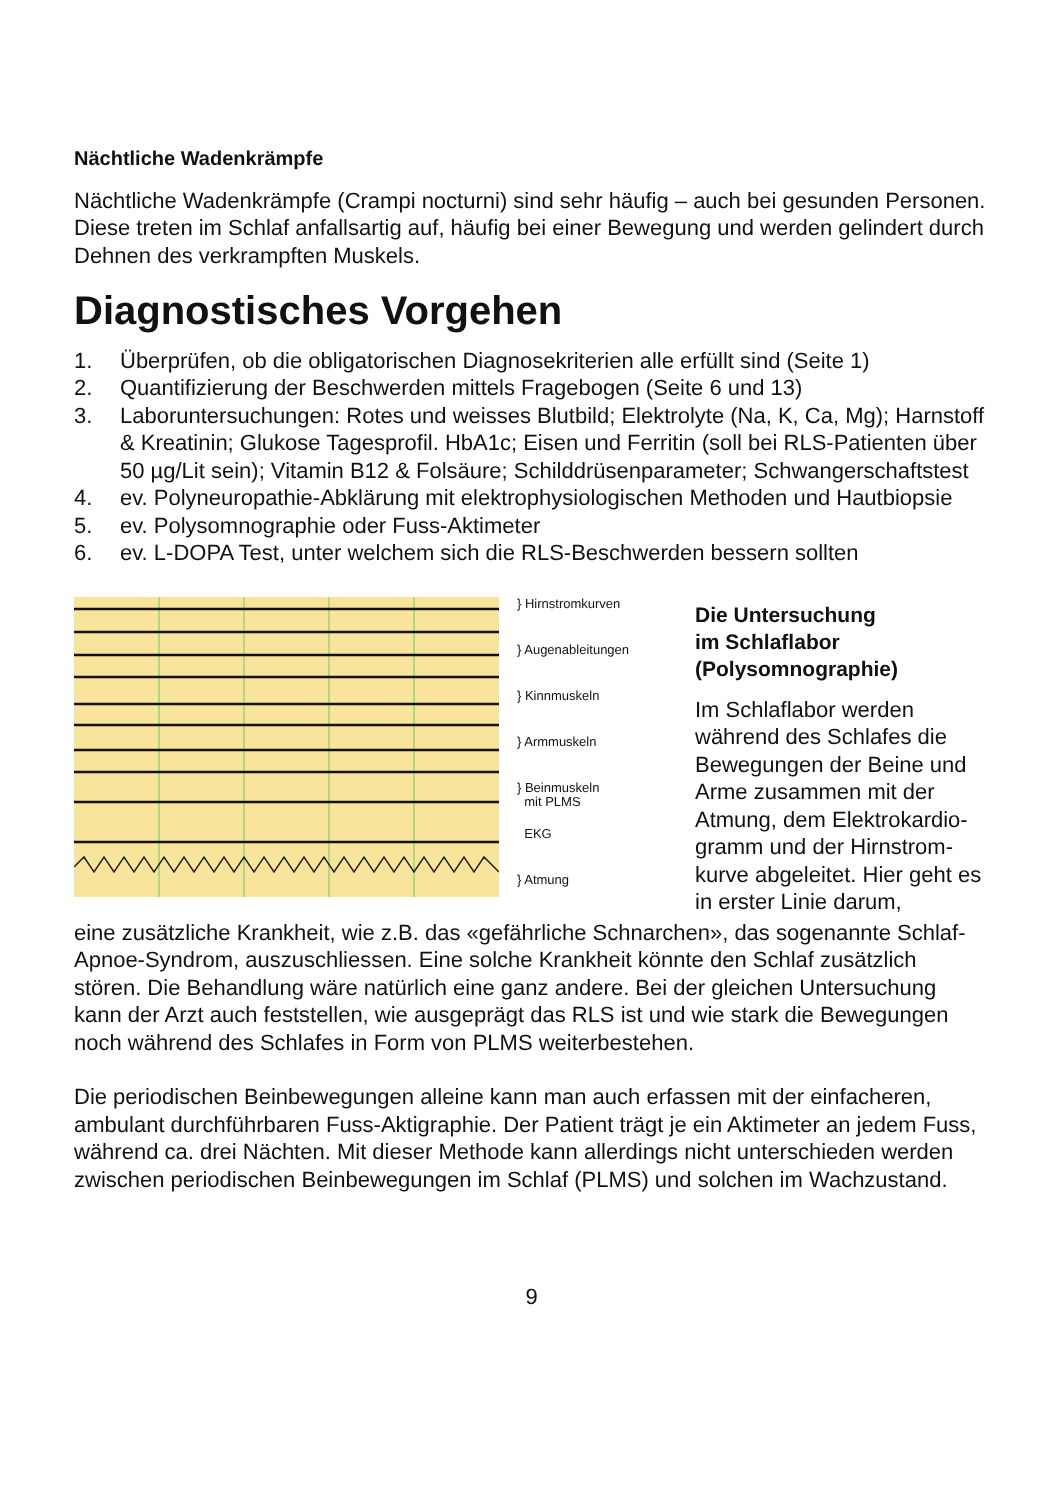Nächtliche Wadenkrämpfe
Nächtliche Wadenkrämpfe (Crampi nocturni) sind sehr häufig – auch bei gesunden Personen. Diese treten im Schlaf anfallsartig auf, häufig bei einer Bewegung und werden gelindert durch Dehnen des verkrampften Muskels.
Diagnostisches Vorgehen
1. Überprüfen, ob die obligatorischen Diagnosekriterien alle erfüllt sind (Seite 1)
2. Quantifizierung der Beschwerden mittels Fragebogen (Seite 6 und 13)
3. Laboruntersuchungen: Rotes und weisses Blutbild; Elektrolyte (Na, K, Ca, Mg); Harnstoff & Kreatinin; Glukose Tagesprofil. HbA1c; Eisen und Ferritin (soll bei RLS-Patienten über 50 µg/Lit sein); Vitamin B12 & Folsäure; Schilddrüsenparameter; Schwangerschaftstest
4. ev. Polyneuropathie-Abklärung mit elektrophysiologischen Methoden und Hautbiopsie
5. ev. Polysomnographie oder Fuss-Aktimeter
6. ev. L-DOPA Test, unter welchem sich die RLS-Beschwerden bessern sollten
} Hirnstromkurven
} Augenableitungen
} Kinnmuskeln
} Armmuskeln
} Beinmuskeln
mit PLMS
EKG
} Atmung
Die Untersuchung
im Schlaflabor
(Polysomnographie)
Im Schlaflabor werden während des Schlafes die Bewegungen der Beine und Arme zusammen mit der Atmung, dem Elektrokardio­gramm und der Hirnstrom­kurve abgeleitet. Hier geht es in erster Linie darum,
eine zusätzliche Krankheit, wie z.B. das «gefährliche Schnarchen», das soge­nannte Schlaf-Apnoe-Syndrom, auszuschliessen. Eine solche Krankheit könnte den Schlaf zusätzlich stören. Die Behandlung wäre natürlich eine ganz andere. Bei der gleichen Untersuchung kann der Arzt auch feststellen, wie ausgeprägt das RLS ist und wie stark die Bewegungen noch während des Schlafes in Form von PLMS weiterbestehen.
Die periodischen Beinbewegungen alleine kann man auch erfassen mit der ein­facheren, ambulant durchführbaren Fuss-Aktigraphie. Der Patient trägt je ein Aktimeter an jedem Fuss, während ca. drei Nächten. Mit dieser Methode kann allerdings nicht unterschieden werden zwischen periodischen Beinbewegungen im Schlaf (PLMS) und solchen im Wachzustand.
9